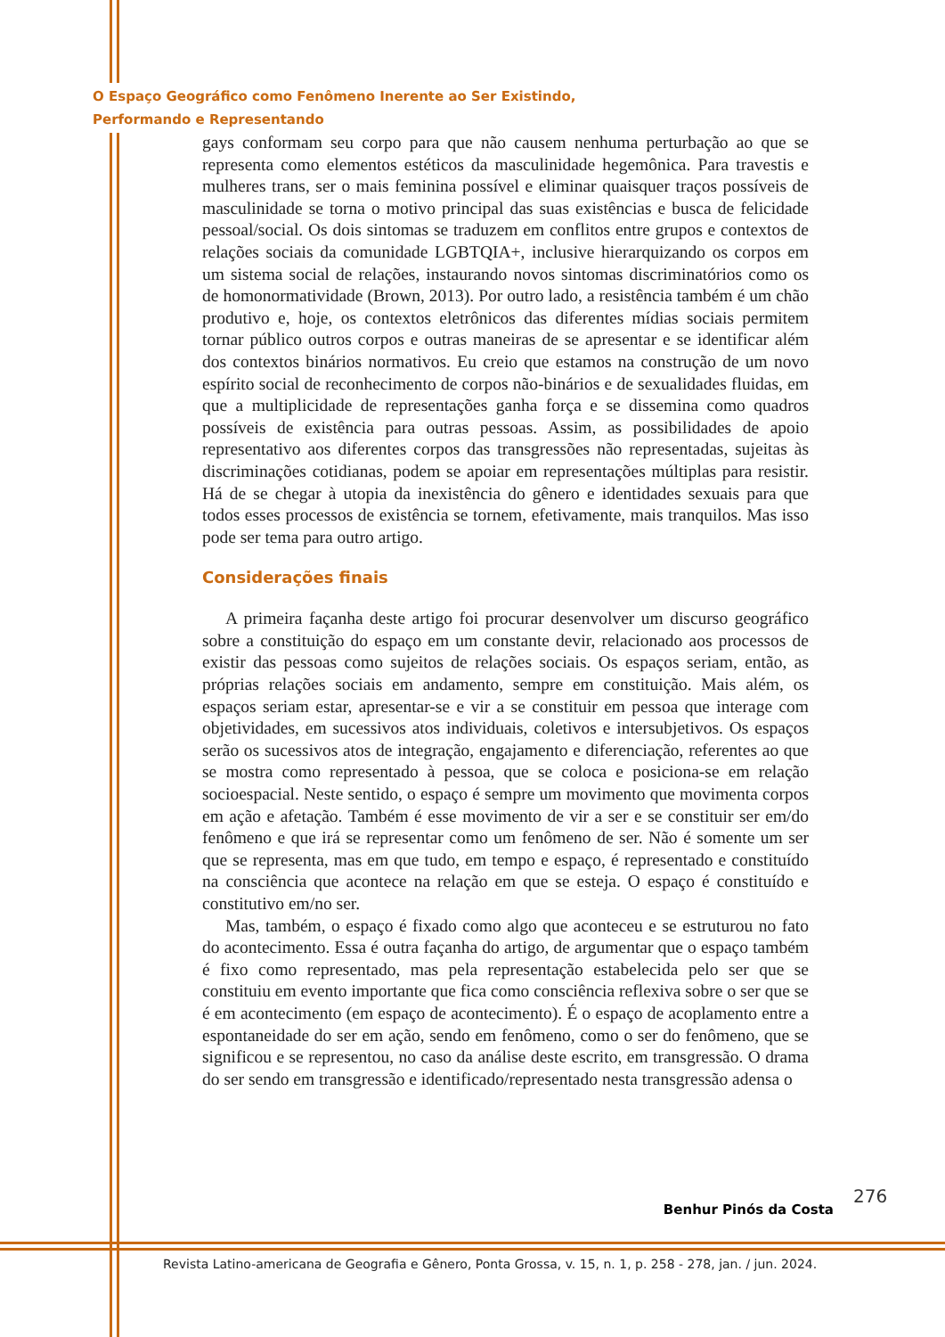O Espaço Geográfico como Fenômeno Inerente ao Ser Existindo,
Performando e Representando
gays conformam seu corpo para que não causem nenhuma perturbação ao que se representa como elementos estéticos da masculinidade hegemônica. Para travestis e mulheres trans, ser o mais feminina possível e eliminar quaisquer traços possíveis de masculinidade se torna o motivo principal das suas existências e busca de felicidade pessoal/social. Os dois sintomas se traduzem em conflitos entre grupos e contextos de relações sociais da comunidade LGBTQIA+, inclusive hierarquizando os corpos em um sistema social de relações, instaurando novos sintomas discriminatórios como os de homonormatividade (Brown, 2013). Por outro lado, a resistência também é um chão produtivo e, hoje, os contextos eletrônicos das diferentes mídias sociais permitem tornar público outros corpos e outras maneiras de se apresentar e se identificar além dos contextos binários normativos. Eu creio que estamos na construção de um novo espírito social de reconhecimento de corpos não-binários e de sexualidades fluidas, em que a multiplicidade de representações ganha força e se dissemina como quadros possíveis de existência para outras pessoas. Assim, as possibilidades de apoio representativo aos diferentes corpos das transgressões não representadas, sujeitas às discriminações cotidianas, podem se apoiar em representações múltiplas para resistir. Há de se chegar à utopia da inexistência do gênero e identidades sexuais para que todos esses processos de existência se tornem, efetivamente, mais tranquilos. Mas isso pode ser tema para outro artigo.
Considerações finais
A primeira façanha deste artigo foi procurar desenvolver um discurso geográfico sobre a constituição do espaço em um constante devir, relacionado aos processos de existir das pessoas como sujeitos de relações sociais. Os espaços seriam, então, as próprias relações sociais em andamento, sempre em constituição. Mais além, os espaços seriam estar, apresentar-se e vir a se constituir em pessoa que interage com objetividades, em sucessivos atos individuais, coletivos e intersubjetivos. Os espaços serão os sucessivos atos de integração, engajamento e diferenciação, referentes ao que se mostra como representado à pessoa, que se coloca e posiciona-se em relação socioespacial. Neste sentido, o espaço é sempre um movimento que movimenta corpos em ação e afetação. Também é esse movimento de vir a ser e se constituir ser em/do fenômeno e que irá se representar como um fenômeno de ser. Não é somente um ser que se representa, mas em que tudo, em tempo e espaço, é representado e constituído na consciência que acontece na relação em que se esteja. O espaço é constituído e constitutivo em/no ser.
Mas, também, o espaço é fixado como algo que aconteceu e se estruturou no fato do acontecimento. Essa é outra façanha do artigo, de argumentar que o espaço também é fixo como representado, mas pela representação estabelecida pelo ser que se constituiu em evento importante que fica como consciência reflexiva sobre o ser que se é em acontecimento (em espaço de acontecimento). É o espaço de acoplamento entre a espontaneidade do ser em ação, sendo em fenômeno, como o ser do fenômeno, que se significou e se representou, no caso da análise deste escrito, em transgressão. O drama do ser sendo em transgressão e identificado/representado nesta transgressão adensa o
276
Benhur Pinós da Costa
Revista Latino-americana de Geografia e Gênero, Ponta Grossa, v. 15, n. 1, p. 258 - 278, jan. / jun. 2024.